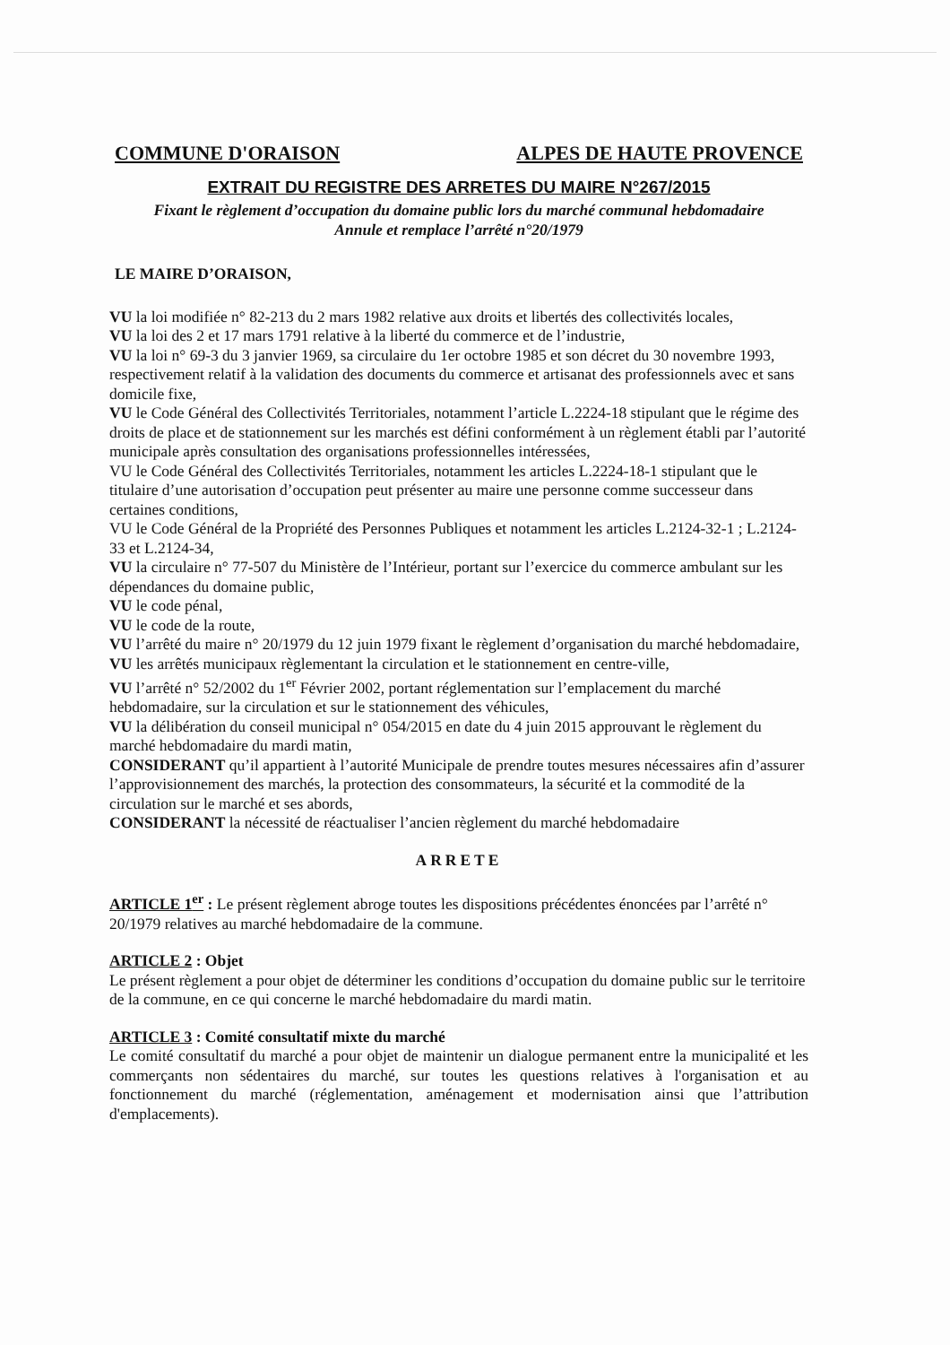COMMUNE D'ORAISON ALPES DE HAUTE PROVENCE
EXTRAIT DU REGISTRE DES ARRETES DU MAIRE N°267/2015
Fixant le règlement d’occupation du domaine public lors du marché communal hebdomadaire
Annule et remplace l’arrêté n°20/1979
LE MAIRE D’ORAISON,
VU la loi modifiée n° 82-213 du 2 mars 1982 relative aux droits et libertés des collectivités locales,
VU la loi des 2 et 17 mars 1791 relative à la liberté du commerce et de l’industrie,
VU la loi n° 69-3 du 3 janvier 1969, sa circulaire du 1er octobre 1985 et son décret du 30 novembre 1993, respectivement relatif à la validation des documents du commerce et artisanat des professionnels avec et sans domicile fixe,
VU le Code Général des Collectivités Territoriales, notamment l’article L.2224-18 stipulant que le régime des droits de place et de stationnement sur les marchés est défini conformément à un règlement établi par l’autorité municipale après consultation des organisations professionnelles intéressées,
VU le Code Général des Collectivités Territoriales, notamment les articles L.2224-18-1 stipulant que le titulaire d’une autorisation d’occupation peut présenter au maire une personne comme successeur dans certaines conditions,
VU le Code Général de la Propriété des Personnes Publiques et notamment les articles L.2124-32-1 ; L.2124-33 et L.2124-34,
VU la circulaire n° 77-507 du Ministère de l’Intérieur, portant sur l’exercice du commerce ambulant sur les dépendances du domaine public,
VU le code pénal,
VU le code de la route,
VU l’arrêté du maire n° 20/1979 du 12 juin 1979 fixant le règlement d’organisation du marché hebdomadaire,
VU les arrêtés municipaux règlementant la circulation et le stationnement en centre-ville,
VU l’arrêté n° 52/2002 du 1<sup>er</sup> Février 2002, portant réglementation sur l’emplacement du marché hebdomadaire, sur la circulation et sur le stationnement des véhicules,
VU la délibération du conseil municipal n° 054/2015 en date du 4 juin 2015 approuvant le règlement du marché hebdomadaire du mardi matin,
CONSIDERANT qu’il appartient à l’autorité Municipale de prendre toutes mesures nécessaires afin d’assurer l’approvisionnement des marchés, la protection des consommateurs, la sécurité et la commodité de la circulation sur le marché et ses abords,
CONSIDERANT la nécessité de réactualiser l’ancien règlement du marché hebdomadaire
ARRETE
ARTICLE 1<sup>er</sup> : Le présent règlement abroge toutes les dispositions précédentes énoncées par l’arrêté n° 20/1979 relatives au marché hebdomadaire de la commune.
ARTICLE 2 : Objet
Le présent règlement a pour objet de déterminer les conditions d’occupation du domaine public sur le territoire de la commune, en ce qui concerne le marché hebdomadaire du mardi matin.
ARTICLE 3 : Comité consultatif mixte du marché
Le comité consultatif du marché a pour objet de maintenir un dialogue permanent entre la municipalité et les commerçants non sédentaires du marché, sur toutes les questions relatives à l'organisation et au fonctionnement du marché (réglementation, aménagement et modernisation ainsi que l’attribution d'emplacements).